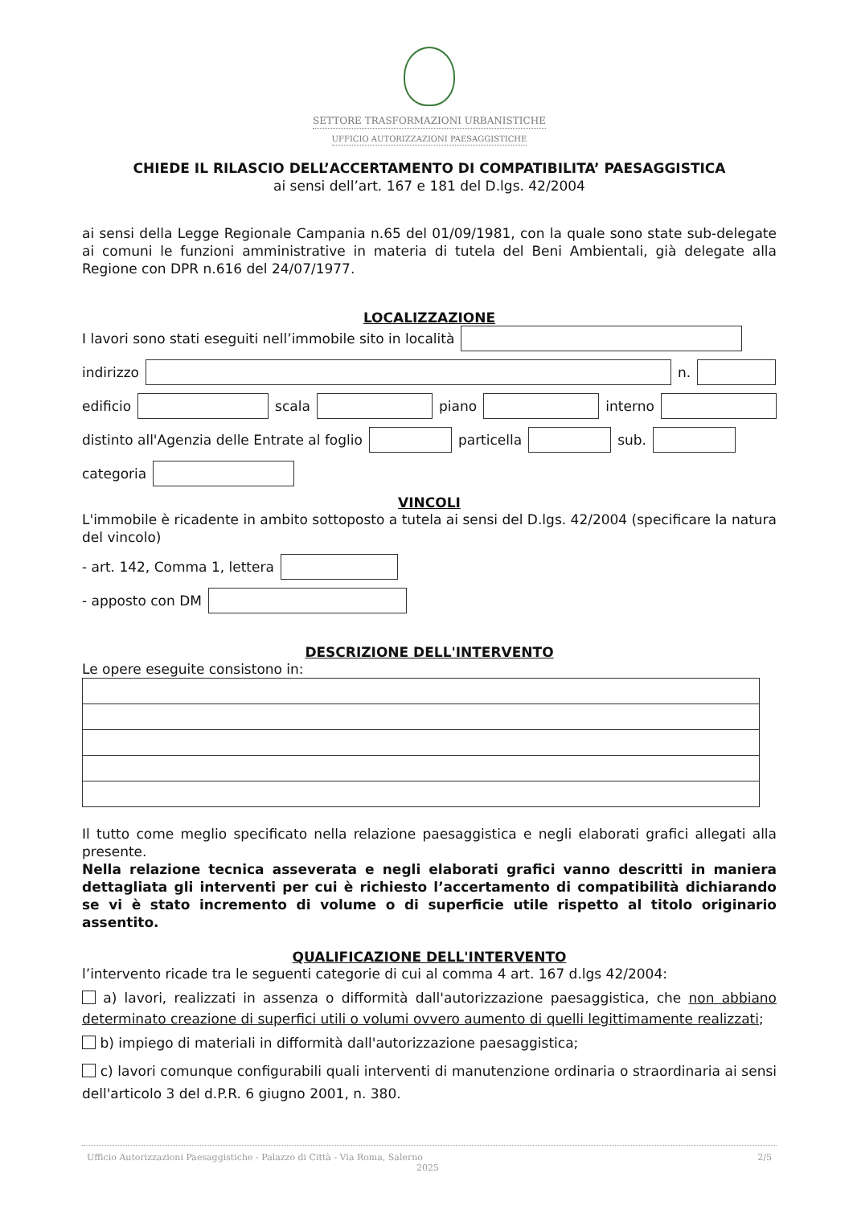SETTORE TRASFORMAZIONI URBANISTICHE
UFFICIO AUTORIZZAZIONI PAESAGGISTICHE
CHIEDE IL RILASCIO DELL’ACCERTAMENTO DI COMPATIBILITA’ PAESAGGISTICA
ai sensi dell’art. 167 e 181 del D.lgs. 42/2004
ai sensi della Legge Regionale Campania n.65 del 01/09/1981, con la quale sono state sub-delegate ai comuni le funzioni amministrative in materia di tutela del Beni Ambientali, già delegate alla Regione con DPR n.616 del 24/07/1977.
LOCALIZZAZIONE
I lavori sono stati eseguiti nell’immobile sito in località
indirizzo n.
edificio scala piano interno
distinto all'Agenzia delle Entrate al foglio particella sub.
categoria
VINCOLI
L'immobile è ricadente in ambito sottoposto a tutela ai sensi del D.lgs. 42/2004 (specificare la natura del vincolo)
- art. 142, Comma 1, lettera
- apposto con DM
DESCRIZIONE DELL'INTERVENTO
Le opere eseguite consistono in:
Il tutto come meglio specificato nella relazione paesaggistica e negli elaborati grafici allegati alla presente.
Nella relazione tecnica asseverata e negli elaborati grafici vanno descritti in maniera dettagliata gli interventi per cui è richiesto l’accertamento di compatibilità dichiarando se vi è stato incremento di volume o di superficie utile rispetto al titolo originario assentito.
QUALIFICAZIONE DELL'INTERVENTO
l’intervento ricade tra le seguenti categorie di cui al comma 4 art. 167 d.lgs 42/2004:
a) lavori, realizzati in assenza o difformità dall'autorizzazione paesaggistica, che non abbiano determinato creazione di superfici utili o volumi ovvero aumento di quelli legittimamente realizzati;
b) impiego di materiali in difformità dall'autorizzazione paesaggistica;
c) lavori comunque configurabili quali interventi di manutenzione ordinaria o straordinaria ai sensi dell'articolo 3 del d.P.R. 6 giugno 2001, n. 380.
Ufficio Autorizzazioni Paesaggistiche - Palazzo di Città - Via Roma, Salerno
2025 2/5